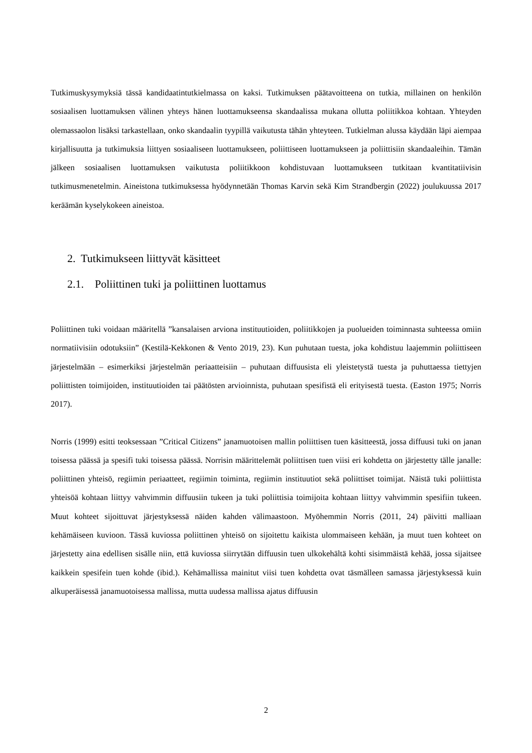Tutkimuskysymyksiä tässä kandidaatintutkielmassa on kaksi. Tutkimuksen päätavoitteena on tutkia, millainen on henkilön sosiaalisen luottamuksen välinen yhteys hänen luottamukseensa skandaalissa mukana ollutta poliitikkoa kohtaan. Yhteyden olemassaolon lisäksi tarkastellaan, onko skandaalin tyypillä vaikutusta tähän yhteyteen. Tutkielman alussa käydään läpi aiempaa kirjallisuutta ja tutkimuksia liittyen sosiaaliseen luottamukseen, poliittiseen luottamukseen ja poliittisiin skandaaleihin. Tämän jälkeen sosiaalisen luottamuksen vaikutusta poliitikkoon kohdistuvaan luottamukseen tutkitaan kvantitatiivisin tutkimusmenetelmin. Aineistona tutkimuksessa hyödynnetään Thomas Karvin sekä Kim Strandbergin (2022) joulukuussa 2017 keräämän kyselykokeen aineistoa.
2. Tutkimukseen liittyvät käsitteet
2.1. Poliittinen tuki ja poliittinen luottamus
Poliittinen tuki voidaan määritellä ”kansalaisen arviona instituutioiden, poliitikkojen ja puolueiden toiminnasta suhteessa omiin normatiivisiin odotuksiin” (Kestilä-Kekkonen & Vento 2019, 23). Kun puhutaan tuesta, joka kohdistuu laajemmin poliittiseen järjestelmään – esimerkiksi järjestelmän periaatteisiin – puhutaan diffuusista eli yleistetystä tuesta ja puhuttaessa tiettyjen poliittisten toimijoiden, instituutioiden tai päätösten arvioinnista, puhutaan spesifistä eli erityisestä tuesta. (Easton 1975; Norris 2017).
Norris (1999) esitti teoksessaan ”Critical Citizens” janamuotoisen mallin poliittisen tuen käsitteestä, jossa diffuusi tuki on janan toisessa päässä ja spesifi tuki toisessa päässä. Norrisin määrittelemät poliittisen tuen viisi eri kohdetta on järjestetty tälle janalle: poliittinen yhteisö, regiimin periaatteet, regiimin toiminta, regiimin instituutiot sekä poliittiset toimijat. Näistä tuki poliittista yhteisöä kohtaan liittyy vahvimmin diffuusiin tukeen ja tuki poliittisia toimijoita kohtaan liittyy vahvimmin spesifiin tukeen. Muut kohteet sijoittuvat järjestyksessä näiden kahden välimaastoon. Myöhemmin Norris (2011, 24) päivitti malliaan kehämäiseen kuvioon. Tässä kuviossa poliittinen yhteisö on sijoitettu kaikista ulommaiseen kehään, ja muut tuen kohteet on järjestetty aina edellisen sisälle niin, että kuviossa siirrytään diffuusin tuen ulkokehältä kohti sisimmäistä kehää, jossa sijaitsee kaikkein spesifein tuen kohde (ibid.). Kehämallissa mainitut viisi tuen kohdetta ovat täsmälleen samassa järjestyksessä kuin alkuperäisessä janamuotoisessa mallissa, mutta uudessa mallissa ajatus diffuusin
2